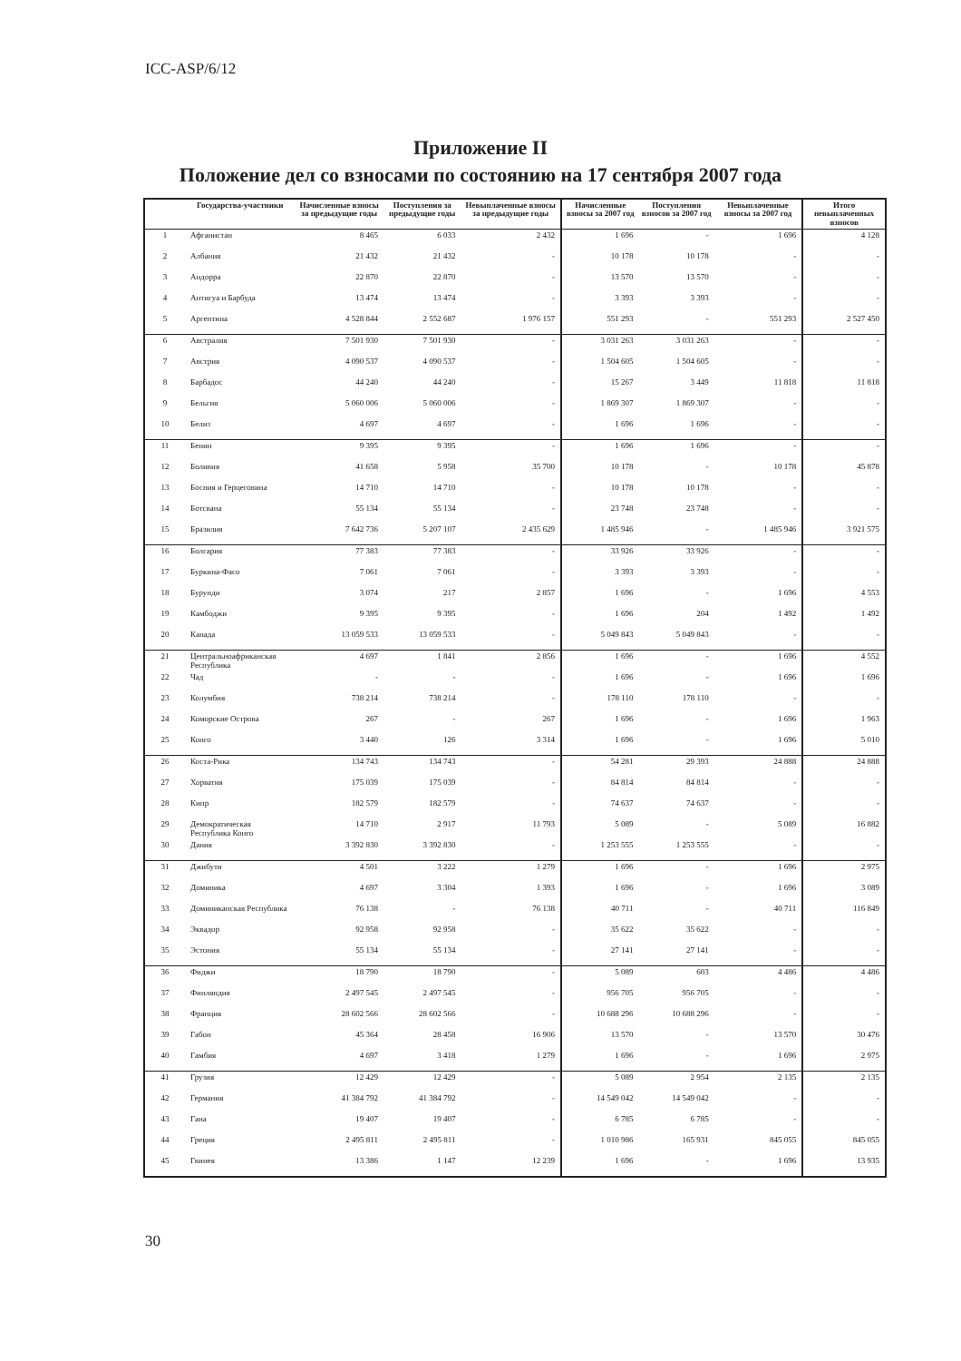ICC-ASP/6/12
Приложение II
Положение дел со взносами по состоянию на 17 сентября 2007 года
| | Государства-участники | Начисленные взносы за предыдущие годы | Поступления за предыдущие годы | Невыплаченные взносы за предыдущие годы | Начисленные взносы за 2007 год | Поступления взносов за 2007 год | Невыплаченные взносы за 2007 год | Итого невыплаченных взносов |
| --- | --- | --- | --- | --- | --- | --- | --- | --- |
| 1 | Афганистан | 8 465 | 6 033 | 2 432 | 1 696 | - | 1 696 | 4 128 |
| 2 | Албания | 21 432 | 21 432 | - | 10 178 | 10 178 | - | - |
| 3 | Андорра | 22 870 | 22 870 | - | 13 570 | 13 570 | - | - |
| 4 | Антигуа и Барбуда | 13 474 | 13 474 | - | 3 393 | 3 393 | - | - |
| 5 | Аргентина | 4 528 844 | 2 552 687 | 1 976 157 | 551 293 | - | 551 293 | 2 527 450 |
| 6 | Австралия | 7 501 930 | 7 501 930 | - | 3 031 263 | 3 031 263 | - | - |
| 7 | Австрия | 4 090 537 | 4 090 537 | - | 1 504 605 | 1 504 605 | - | - |
| 8 | Барбадос | 44 240 | 44 240 | - | 15 267 | 3 449 | 11 818 | 11 818 |
| 9 | Бельгия | 5 060 006 | 5 060 006 | - | 1 869 307 | 1 869 307 | - | - |
| 10 | Белиз | 4 697 | 4 697 | - | 1 696 | 1 696 | - | - |
| 11 | Бенин | 9 395 | 9 395 | - | 1 696 | 1 696 | - | - |
| 12 | Боливия | 41 658 | 5 958 | 35 700 | 10 178 | - | 10 178 | 45 878 |
| 13 | Босния и Герцеговина | 14 710 | 14 710 | - | 10 178 | 10 178 | - | - |
| 14 | Ботсвана | 55 134 | 55 134 | - | 23 748 | 23 748 | - | - |
| 15 | Бразилия | 7 642 736 | 5 207 107 | 2 435 629 | 1 485 946 | - | 1 485 946 | 3 921 575 |
| 16 | Болгария | 77 383 | 77 383 | - | 33 926 | 33 926 | - | - |
| 17 | Буркина-Фасо | 7 061 | 7 061 | - | 3 393 | 3 393 | - | - |
| 18 | Бурунди | 3 074 | 217 | 2 857 | 1 696 | - | 1 696 | 4 553 |
| 19 | Камбоджи | 9 395 | 9 395 | - | 1 696 | 204 | 1 492 | 1 492 |
| 20 | Канада | 13 059 533 | 13 059 533 | - | 5 049 843 | 5 049 843 | - | - |
| 21 | Центральноафриканская Республика | 4 697 | 1 841 | 2 856 | 1 696 | - | 1 696 | 4 552 |
| 22 | Чад | - | - | - | 1 696 | - | 1 696 | 1 696 |
| 23 | Колумбия | 738 214 | 738 214 | - | 178 110 | 178 110 | - | - |
| 24 | Коморские Острова | 267 | - | 267 | 1 696 | - | 1 696 | 1 963 |
| 25 | Конго | 3 440 | 126 | 3 314 | 1 696 | - | 1 696 | 5 010 |
| 26 | Коста-Рика | 134 743 | 134 743 | - | 54 281 | 29 393 | 24 888 | 24 888 |
| 27 | Хорватия | 175 039 | 175 039 | - | 84 814 | 84 814 | - | - |
| 28 | Кипр | 182 579 | 182 579 | - | 74 637 | 74 637 | - | - |
| 29 | Демократическая Республика Конго | 14 710 | 2 917 | 11 793 | 5 089 | - | 5 089 | 16 882 |
| 30 | Дания | 3 392 830 | 3 392 830 | - | 1 253 555 | 1 253 555 | - | - |
| 31 | Джибути | 4 501 | 3 222 | 1 279 | 1 696 | - | 1 696 | 2 975 |
| 32 | Доминика | 4 697 | 3 304 | 1 393 | 1 696 | - | 1 696 | 3 089 |
| 33 | Доминиканская Республика | 76 138 | - | 76 138 | 40 711 | - | 40 711 | 116 849 |
| 34 | Эквадор | 92 958 | 92 958 | - | 35 622 | 35 622 | - | - |
| 35 | Эстония | 55 134 | 55 134 | - | 27 141 | 27 141 | - | - |
| 36 | Фиджи | 18 790 | 18 790 | - | 5 089 | 603 | 4 486 | 4 486 |
| 37 | Финляндия | 2 497 545 | 2 497 545 | - | 956 705 | 956 705 | - | - |
| 38 | Франция | 28 602 566 | 28 602 566 | - | 10 688 296 | 10 688 296 | - | - |
| 39 | Габон | 45 364 | 28 458 | 16 906 | 13 570 | - | 13 570 | 30 476 |
| 40 | Гамбия | 4 697 | 3 418 | 1 279 | 1 696 | - | 1 696 | 2 975 |
| 41 | Грузия | 12 429 | 12 429 | - | 5 089 | 2 954 | 2 135 | 2 135 |
| 42 | Германия | 41 384 792 | 41 384 792 | - | 14 549 042 | 14 549 042 | - | - |
| 43 | Гана | 19 407 | 19 407 | - | 6 785 | 6 785 | - | - |
| 44 | Греция | 2 495 811 | 2 495 811 | - | 1 010 986 | 165 931 | 845 055 | 845 055 |
| 45 | Гвинея | 13 386 | 1 147 | 12 239 | 1 696 | - | 1 696 | 13 935 |
30